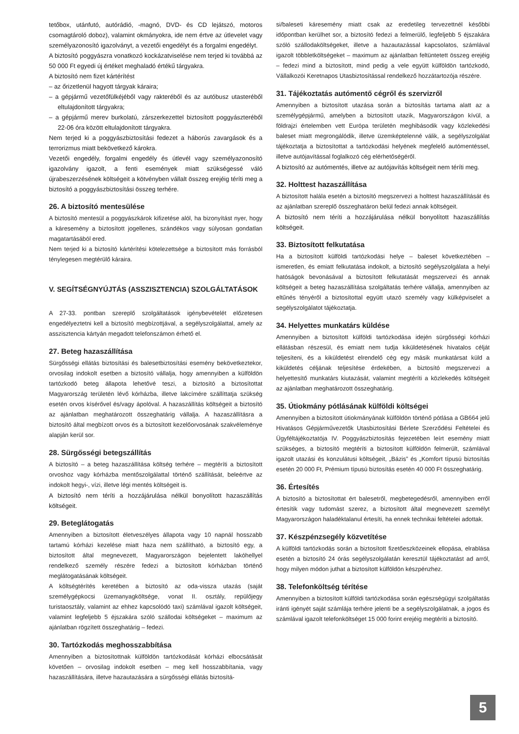tetőbox, utánfutó, autórádió, -magnó, DVD- és CD lejátszó, motoros csomagtároló doboz), valamint okmányokra, ide nem értve az útlevelet vagy személyazonosító igazolványt, a vezetői engedélyt és a forgalmi engedélyt.
A biztosító poggyászra vonatkozó kockázatviselése nem terjed ki továbbá az 50 000 Ft egyedi új értéket meghaladó értékű tárgyakra.
A biztosító nem fizet kártérítést
– az őrizetlenül hagyott tárgyak káraira;
– a gépjármű vezetőfülkéjéből vagy rakteréből és az autóbusz utasteréből eltulajdonított tárgyakra;
– a gépjármű merev burkolatú, zárszerkezettel biztosított poggyászteréből 22-06 óra között eltulajdonított tárgyakra.
Nem terjed ki a poggyászbiztosítási fedezet a háborús zavargások és a terrorizmus miatt bekövetkező károkra.
Vezetői engedély, forgalmi engedély és útlevél vagy személyazonosító igazolvány igazolt, a fenti események miatt szükségessé váló újrabeszerzésének költségeit a kötvényben vállalt összeg erejéig téríti meg a biztosító a poggyászbiztosítási összeg terhére.
26. A biztosító mentesülése
A biztosító mentesül a poggyászkárok kifizetése alól, ha bizonyítást nyer, hogy a káresemény a biztosított jogellenes, szándékos vagy súlyosan gondatlan magatartásából ered.
Nem terjed ki a biztosító kártérítési kötelezettsége a biztosított más forrásból ténylegesen megtérülő káraira.
V. SEGÍTSÉGNYÚJTÁS (ASSZISZTENCIA) SZOLGÁLTATÁSOK
A 27-33. pontban szereplő szolgáltatások igénybevételét előzetesen engedélyeztetni kell a biztosító megbízottjával, a segélyszolgálattal, amely az asszisztencia kártyán megadott telefonszámon érhető el.
27. Beteg hazaszállítása
Sürgősségi ellátás biztosítási és balesetbiztosítási esemény bekövetkeztekor, orvosilag indokolt esetben a biztosító vállalja, hogy amennyiben a külföldön tartózkodó beteg állapota lehetővé teszi, a biztosító a biztosítottat Magyarország területén lévő kórházba, illetve lakcímére szállíttatja szükség esetén orvos kísérővel és/vagy ápolóval. A hazaszállítás költségeit a biztosító az ajánlatban meghatározott összeghatárig vállalja. A hazaszállításra a biztosító által megbízott orvos és a biztosított kezelőorvosának szakvéleménye alapján kerül sor.
28. Sürgősségi betegszállítás
A biztosító – a beteg hazaszállítása költség terhére – megtéríti a biztosított orvoshoz vagy kórházba mentőszolgálattal történő szállítását, beleértve az indokolt hegyi-, vízi, illetve légi mentés költségeit is.
A biztosító nem téríti a hozzájárulása nélkül bonyolított hazaszállítás költségeit.
29. Beteglátogatás
Amennyiben a biztosított életveszélyes állapota vagy 10 napnál hosszabb tartamú kórházi kezelése miatt haza nem szállítható, a biztosító egy, a biztosított által megnevezett, Magyarországon bejelentett lakóhellyel rendelkező személy részére fedezi a biztosított kórházban történő meglátogatásának költségeit.
A költségtérítés keretében a biztosító az oda-vissza utazás (saját személygépkocsi üzemanyagköltsége, vonat II. osztály, repülőjegy turistaosztály, valamint az ehhez kapcsolódó taxi) számlával igazolt költségeit, valamint legfeljebb 5 éjszakára szóló szállodai költségeket – maximum az ajánlatban rögzített összeghatárig – fedezi.
30. Tartózkodás meghosszabbítása
Amennyiben a biztosítottnak külföldön tartózkodását kórházi elbocsátását követően – orvosilag indokolt esetben – meg kell hosszabbítania, vagy hazaszállítására, illetve hazautazására a sürgősségi ellátás biztosítá-
si/baleseti káresemény miatt csak az eredetileg tervezettnél későbbi időpontban kerülhet sor, a biztosító fedezi a felmerülő, legfeljebb 5 éjszakára szóló szállodaköltségeket, illetve a hazautazással kapcsolatos, számlával igazolt többletköltségeket – maximum az ajánlatban feltüntetett összeg erejéig – fedezi mind a biztosított, mind pedig a vele együtt külföldön tartózkodó, Vállalkozói Keretnapos Utasbiztosítással rendelkező hozzátartozója részére.
31. Tájékoztatás autómentő cégről és szervizről
Amennyiben a biztosított utazása során a biztosítás tartama alatt az a személygépjármű, amelyben a biztosított utazik, Magyarországon kívül, a földrajzi értelemben vett Európa területén meghibásodik vagy közlekedési baleset miatt megrongálódik, illetve üzemképtelenné válik, a segélyszolgálat tájékoztatja a biztosítottat a tartózkodási helyének megfelelő autómentéssel, illetve autójavítással foglalkozó cég elérhetőségéről.
A biztosító az autómentés, illetve az autójavítás költségeit nem téríti meg.
32. Holttest hazaszállítása
A biztosított halála esetén a biztosító megszervezi a holttest hazaszállítását és az ajánlatban szereplő összeghatáron belül fedezi annak költségeit.
A biztosító nem téríti a hozzájárulása nélkül bonyolított hazaszállítás költségeit.
33. Biztosított felkutatása
Ha a biztosított külföldi tartózkodási helye – baleset következtében – ismeretlen, és emiatt felkutatása indokolt, a biztosító segélyszolgálata a helyi hatóságok bevonásával a biztosított felkutatását megszervezi és annak költségeit a beteg hazaszállítása szolgáltatás terhére vállalja, amennyiben az eltűnés tényéről a biztosítottal együtt utazó személy vagy külképviselet a segélyszolgálatot tájékoztatja.
34. Helyettes munkatárs küldése
Amennyiben a biztosított külföldi tartózkodása idején sürgősségi kórházi ellátásban részesül, és emiatt nem tudja kiküldetésének hivatalos célját teljesíteni, és a kiküldetést elrendelő cég egy másik munkatársat küld a kiküldetés céljának teljesítése érdekében, a biztosító megszervezi a helyettesítő munkatárs kiutazását, valamint megtéríti a közlekedés költségeit az ajánlatban meghatározott összeghatárig.
35. Útiokmány pótlásának külföldi költségei
Amennyiben a biztosított útiokmányának külföldön történő pótlása a GB664 jelű Hivatásos Gépjárművezetők Utasbiztosítási Bérlete Szerződési Feltételei és Ügyféltájékoztatója IV. Poggyászbiztosítás fejezetében leírt esemény miatt szükséges, a biztosító megtéríti a biztosított külföldön felmerült, számlával igazolt utazási és konzulátusi költségeit, „Bázis” és „Komfort típusú biztosítás esetén 20 000 Ft, Prémium típusú biztosítás esetén 40 000 Ft összeghatárig.
36. Értesítés
A biztosító a biztosítottat ért balesetről, megbetegedésről, amennyiben erről értesítik vagy tudomást szerez, a biztosított által megnevezett személyt Magyarországon haladéktalanul értesíti, ha ennek technikai feltételei adottak.
37. Készpénzsegély közvetítése
A külföldi tartózkodás során a biztosított fizetőeszközeinek ellopása, elrablása esetén a biztosító 24 órás segélyszolgálatán keresztül tájékoztatást ad arról, hogy milyen módon juthat a biztosított külföldön készpénzhez.
38. Telefonköltség térítése
Amennyiben a biztosított külföldi tartózkodása során egészségügyi szolgáltatás iránti igényét saját számlája terhére jelenti be a segélyszolgálatnak, a jogos és számlával igazolt telefonköltséget 15 000 forint erejéig megtéríti a biztosító.
5